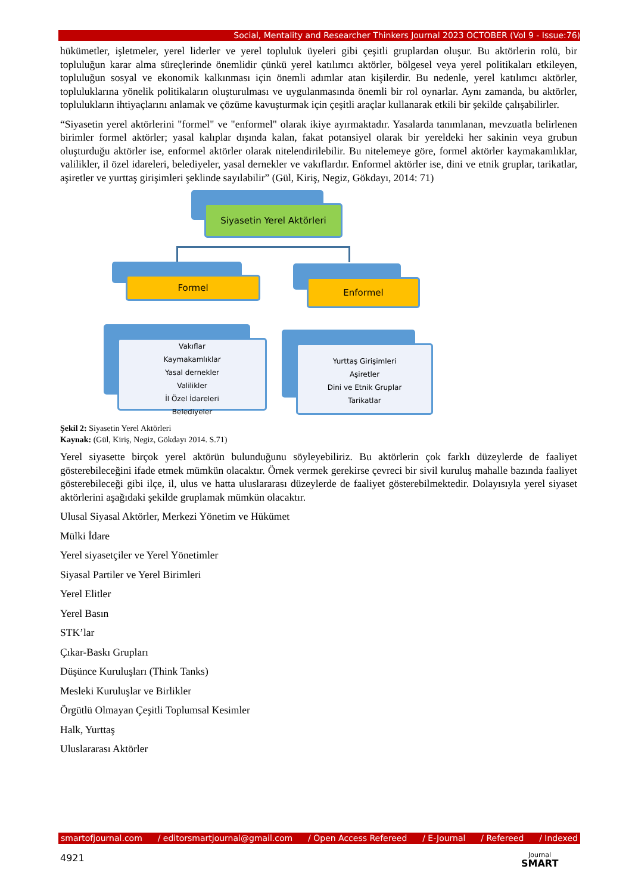Social, Mentality and Researcher Thinkers Journal 2023 OCTOBER (Vol 9 - Issue:76)
hükümetler, işletmeler, yerel liderler ve yerel topluluk üyeleri gibi çeşitli gruplardan oluşur. Bu aktörlerin rolü, bir topluluğun karar alma süreçlerinde önemlidir çünkü yerel katılımcı aktörler, bölgesel veya yerel politikaları etkileyen, topluluğun sosyal ve ekonomik kalkınması için önemli adımlar atan kişilerdir. Bu nedenle, yerel katılımcı aktörler, topluluklarına yönelik politikaların oluşturulması ve uygulanmasında önemli bir rol oynarlar. Aynı zamanda, bu aktörler, toplulukların ihtiyaçlarını anlamak ve çözüme kavuşturmak için çeşitli araçlar kullanarak etkili bir şekilde çalışabilirler.
“Siyasetin yerel aktörlerini "formel" ve "enformel" olarak ikiye ayırmaktadır. Yasalarda tanımlanan, mevzuatla belirlenen birimler formel aktörler; yasal kalıplar dışında kalan, fakat potansiyel olarak bir yereldeki her sakinin veya grubun oluşturduğu aktörler ise, enformel aktörler olarak nitelendirilebilir. Bu nitelemeye göre, formel aktörler kaymakamlıklar, valilikler, il özel idareleri, belediyeler, yasal dernekler ve vakıflardır. Enformel aktörler ise, dini ve etnik gruplar, tarikatlar, aşiretler ve yurttaş girişimleri şeklinde sayılabilir” (Gül, Kiriş, Negiz, Gökdayı, 2014: 71)
Siyasetin Yerel Aktörleri
Formel Enformel
Vakıflar
Kaymakamlıklar
Yasal dernekler
Valilikler
İl Özel İdareleri
Belediyeler
Yurttaş Girişimleri
Aşiretler
Dini ve Etnik Gruplar
Tarikatlar
Şekil 2: Siyasetin Yerel Aktörleri
Kaynak: (Gül, Kiriş, Negiz, Gökdayı 2014. S.71)
Yerel siyasette birçok yerel aktörün bulunduğunu söyleyebiliriz. Bu aktörlerin çok farklı düzeylerde de faaliyet gösterebileceğini ifade etmek mümkün olacaktır. Örnek vermek gerekirse çevreci bir sivil kuruluş mahalle bazında faaliyet gösterebileceği gibi ilçe, il, ulus ve hatta uluslararası düzeylerde de faaliyet gösterebilmektedir. Dolayısıyla yerel siyaset aktörlerini aşağıdaki şekilde gruplamak mümkün olacaktır.
Ulusal Siyasal Aktörler, Merkezi Yönetim ve Hükümet
Mülki İdare
Yerel siyasetçiler ve Yerel Yönetimler
Siyasal Partiler ve Yerel Birimleri
Yerel Elitler
Yerel Basın
STK’lar
Çıkar-Baskı Grupları
Düşünce Kuruluşları (Think Tanks)
Mesleki Kuruluşlar ve Birlikler
Örgütlü Olmayan Çeşitli Toplumsal Kesimler
Halk, Yurttaş
Uluslararası Aktörler
smartofjournal.com / editorsmartjournal@gmail.com / Open Access Refereed / E-Journal / Refereed / Indexed
4921
Journal
SMART